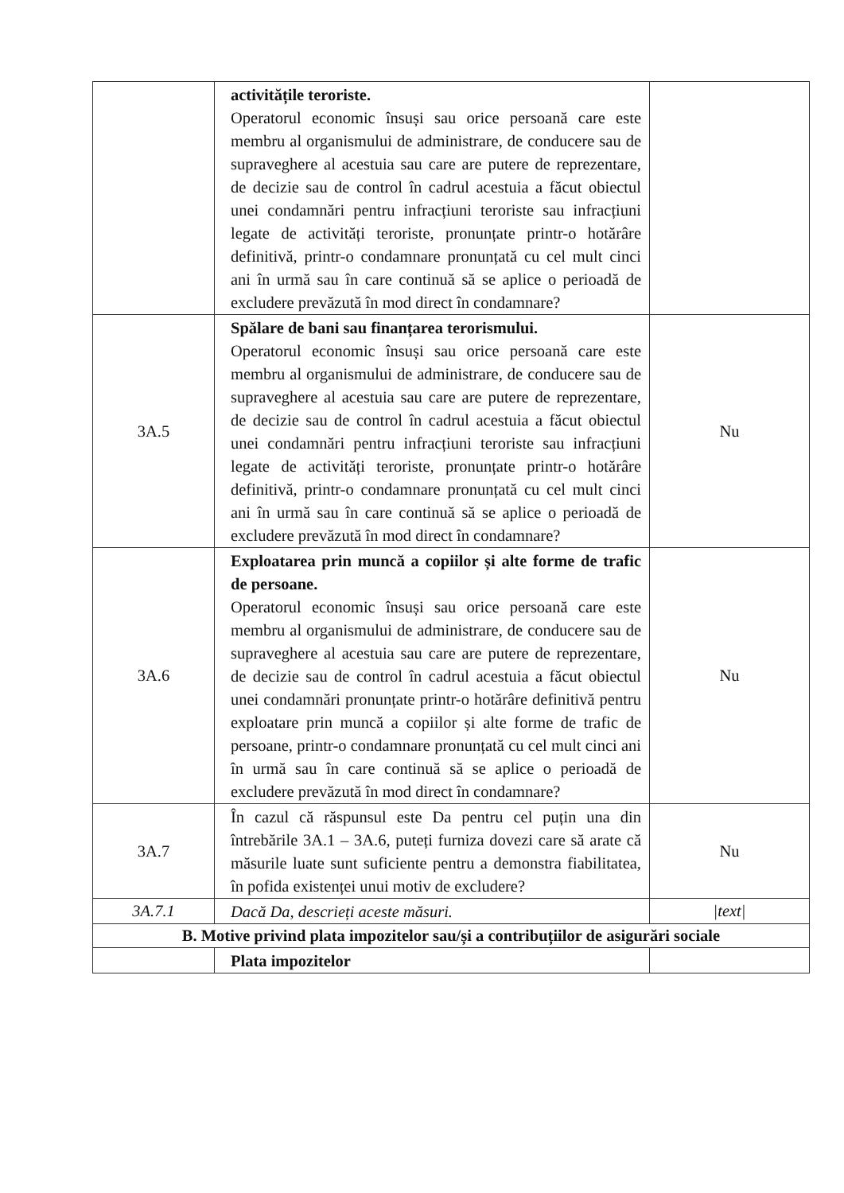| | activitățile teroriste. Operatorul economic însuși sau orice persoană care este membru al organismului de administrare, de conducere sau de supraveghere al acestuia sau care are putere de reprezentare, de decizie sau de control în cadrul acestuia a făcut obiectul unei condamnări pentru infracțiuni teroriste sau infracțiuni legate de activități teroriste, pronunțate printr-o hotărâre definitivă, printr-o condamnare pronunțată cu cel mult cinci ani în urmă sau în care continuă să se aplice o perioadă de excludere prevăzută în mod direct în condamnare? | |
| 3A.5 | Spălare de bani sau finanțarea terorismului. Operatorul economic însuși sau orice persoană care este membru al organismului de administrare, de conducere sau de supraveghere al acestuia sau care are putere de reprezentare, de decizie sau de control în cadrul acestuia a făcut obiectul unei condamnări pentru infracțiuni teroriste sau infracțiuni legate de activități teroriste, pronunțate printr-o hotărâre definitivă, printr-o condamnare pronunțată cu cel mult cinci ani în urmă sau în care continuă să se aplice o perioadă de excludere prevăzută în mod direct în condamnare? | Nu |
| 3A.6 | Exploatarea prin muncă a copiilor și alte forme de trafic de persoane. Operatorul economic însuși sau orice persoană care este membru al organismului de administrare, de conducere sau de supraveghere al acestuia sau care are putere de reprezentare, de decizie sau de control în cadrul acestuia a făcut obiectul unei condamnări pronunțate printr-o hotărâre definitivă pentru exploatare prin muncă a copiilor și alte forme de trafic de persoane, printr-o condamnare pronunțată cu cel mult cinci ani în urmă sau în care continuă să se aplice o perioadă de excludere prevăzută în mod direct în condamnare? | Nu |
| 3A.7 | În cazul că răspunsul este Da pentru cel puțin una din întrebările 3A.1 – 3A.6, puteți furniza dovezi care să arate că măsurile luate sunt suficiente pentru a demonstra fiabilitatea, în pofida existenței unui motiv de excludere? | Nu |
| 3A.7.1 | Dacă Da, descrieți aceste măsuri. | /text/ |
| B. Motive privind plata impozitelor sau/și a contribuțiilor de asigurări sociale | | |
| | Plata impozitelor | |